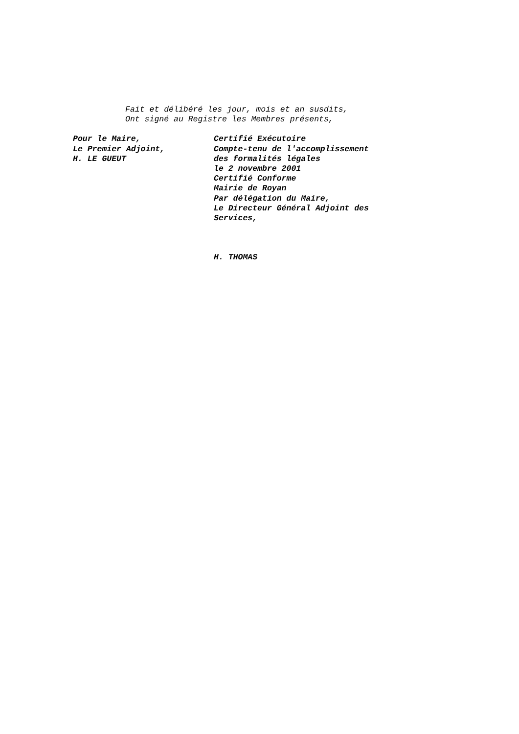Fait et délibéré les jour, mois et an susdits,
Ont signé au Registre les Membres présents,
Pour le Maire,
Le Premier Adjoint,
H. LE GUEUT
Certifié Exécutoire
Compte-tenu de l'accomplissement
des formalités légales
le 2 novembre 2001
Certifié Conforme
Mairie de Royan
Par délégation du Maire,
Le Directeur Général Adjoint des
Services,
H. THOMAS